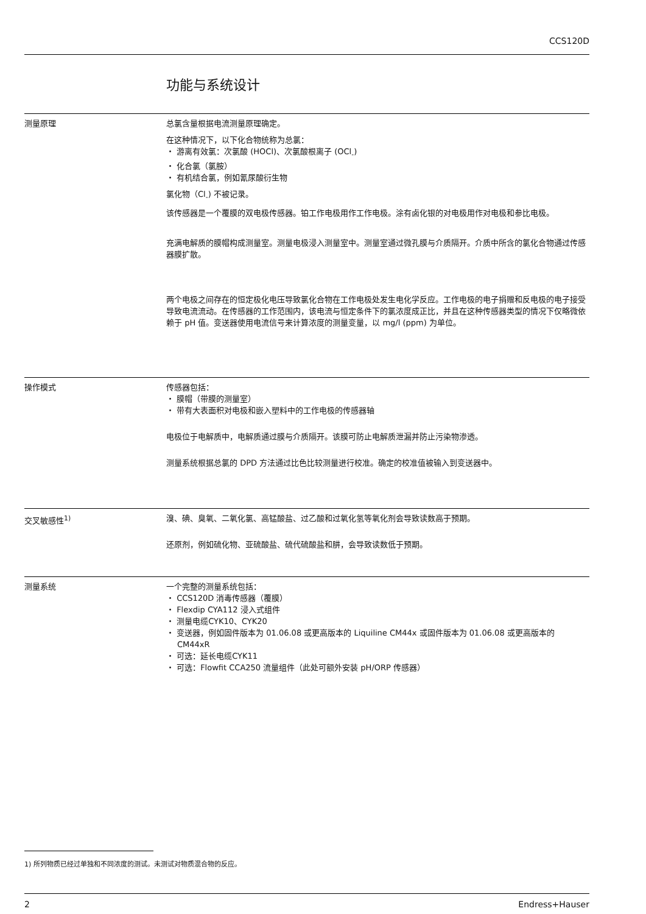CCS120D
功能与系统设计
测量原理 总氯含量根据电流测量原理确定。
在这种情况下，以下化合物统称为总氯：
・ 游离有效氯：次氯酸 (HOCl)、次氯酸根离子 (OCl<sub>-</sub>)
・ 化合氯（氯胺）
・ 有机结合氯，例如氰尿酸衍生物
氯化物（Cl<sub>-</sub>) 不被记录。
该传感器是一个覆膜的双电极传感器。铂工作电极用作工作电极。涂有卤化银的对电极用作对电极和参比电极。
充满电解质的膜帽构成测量室。测量电极浸入测量室中。测量室通过微孔膜与介质隔开。介质中所含的氯化合物通过传感器膜扩散。
两个电极之间存在的恒定极化电压导致氯化合物在工作电极处发生电化学反应。工作电极的电子捐赠和反电极的电子接受导致电流流动。在传感器的工作范围内，该电流与恒定条件下的氯浓度成正比，并且在这种传感器类型的情况下仅略微依赖于 pH 值。变送器使用电流信号来计算浓度的测量变量，以 mg/l (ppm) 为单位。
操作模式 传感器包括：
・ 膜帽（带膜的测量室）
・ 带有大表面积对电极和嵌入塑料中的工作电极的传感器轴
电极位于电解质中，电解质通过膜与介质隔开。该膜可防止电解质泄漏并防止污染物渗透。
测量系统根据总氯的 DPD 方法通过比色比较测量进行校准。确定的校准值被输入到变送器中。
交叉敏感性<sup>1)</sup> 溴、碘、臭氧、二氧化氯、高锰酸盐、过乙酸和过氧化氢等氧化剂会导致读数高于预期。
还原剂，例如硫化物、亚硫酸盐、硫代硫酸盐和肼，会导致读数低于预期。
测量系统 一个完整的测量系统包括：
・ CCS120D 消毒传感器（覆膜）
・ Flexdip CYA112 浸入式组件
・ 测量电缆CYK10、CYK20
・ 变送器，例如固件版本为 01.06.08 或更高版本的 Liquiline CM44x 或固件版本为 01.06.08 或更高版本的 CM44xR
・ 可选：延长电缆CYK11
・ 可选：Flowfit CCA250 流量组件（此处可额外安装 pH/ORP 传感器）
1) 所列物质已经过单独和不同浓度的测试。未测试对物质混合物的反应。
2 Endress+Hauser